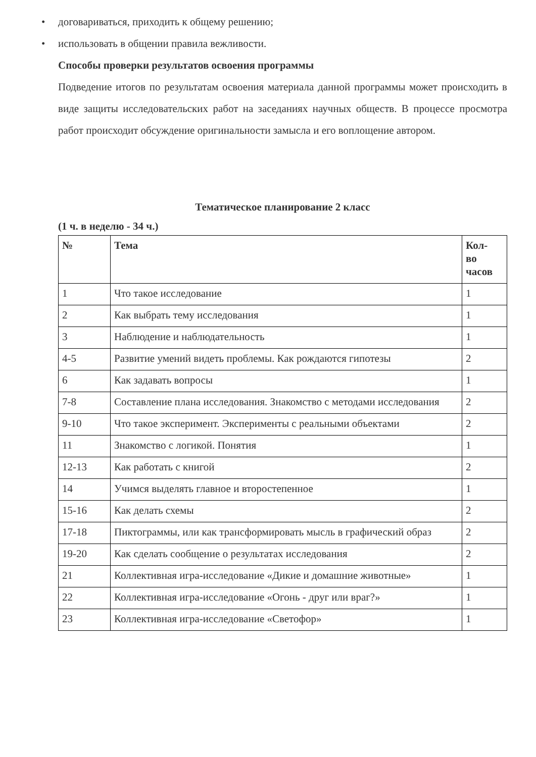• договариваться, приходить к общему решению;
• использовать в общении правила вежливости.
Способы проверки результатов освоения программы
Подведение итогов по результатам освоения материала данной программы может происходить в виде защиты исследовательских работ на заседаниях научных обществ. В процессе просмотра работ происходит обсуждение оригинальности замысла и его воплощение автором.
Тематическое планирование 2 класс
(1 ч. в неделю - 34 ч.)
| № | Тема | Кол- во часов |
| --- | --- | --- |
| 1 | Что такое исследование | 1 |
| 2 | Как выбрать тему исследования | 1 |
| 3 | Наблюдение и наблюдательность | 1 |
| 4-5 | Развитие умений видеть проблемы. Как рождаются гипотезы | 2 |
| 6 | Как задавать вопросы | 1 |
| 7-8 | Составление плана исследования. Знакомство с методами исследования | 2 |
| 9-10 | Что такое эксперимент. Эксперименты с реальными объектами | 2 |
| 11 | Знакомство с логикой. Понятия | 1 |
| 12-13 | Как работать с книгой | 2 |
| 14 | Учимся выделять главное и второстепенное | 1 |
| 15-16 | Как делать схемы | 2 |
| 17-18 | Пиктограммы, или как трансформировать мысль в графический образ | 2 |
| 19-20 | Как сделать сообщение о результатах исследования | 2 |
| 21 | Коллективная игра-исследование «Дикие и домашние животные» | 1 |
| 22 | Коллективная игра-исследование «Огонь - друг или враг?» | 1 |
| 23 | Коллективная игра-исследование «Светофор» | 1 |